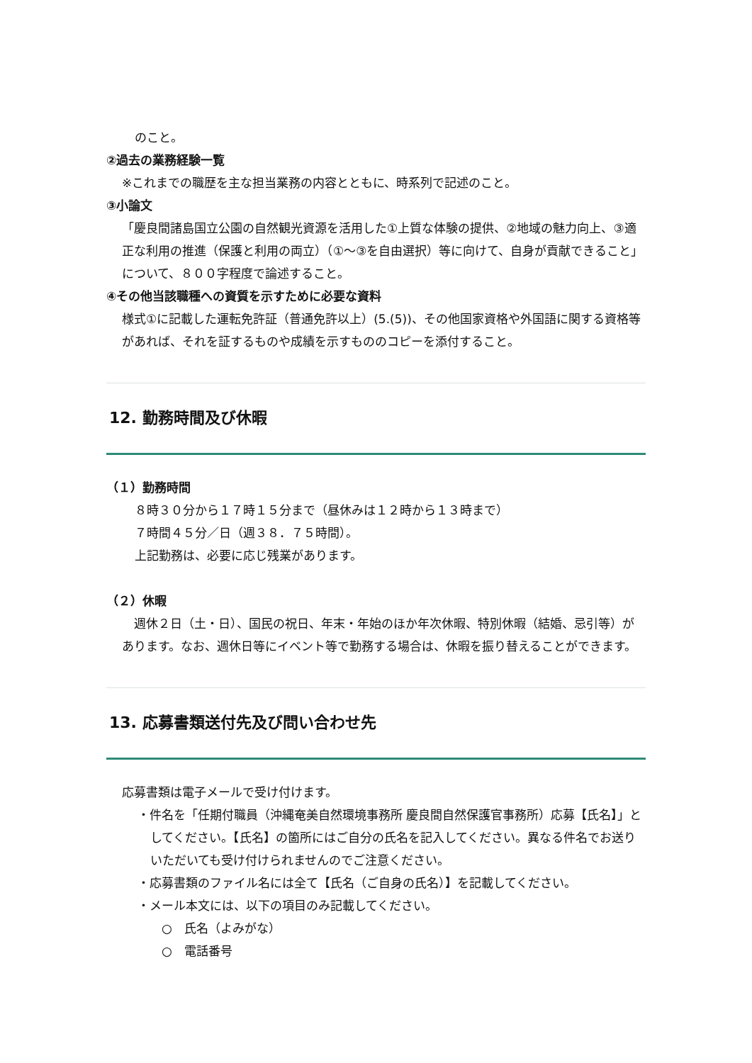のこと。
②過去の業務経験一覧
※これまでの職歴を主な担当業務の内容とともに、時系列で記述のこと。
③小論文
「慶良間諸島国立公園の自然観光資源を活用した①上質な体験の提供、②地域の魅力向上、③適正な利用の推進（保護と利用の両立）（①～③を自由選択）等に向けて、自身が貢献できること」について、８００字程度で論述すること。
④その他当該職種への資質を示すために必要な資料
様式①に記載した運転免許証（普通免許以上）(5.(5))、その他国家資格や外国語に関する資格等があれば、それを証するものや成績を示すもののコピーを添付すること。
12. 勤務時間及び休暇
（１）勤務時間
８時３０分から１７時１５分まで（昼休みは１２時から１３時まで）
７時間４５分／日（週３８．７５時間）。
上記勤務は、必要に応じ残業があります。
（２）休暇
　週休２日（土・日）、国民の祝日、年末・年始のほか年次休暇、特別休暇（結婚、忌引等）があります。なお、週休日等にイベント等で勤務する場合は、休暇を振り替えることができます。
13. 応募書類送付先及び問い合わせ先
応募書類は電子メールで受け付けます。
・件名を「任期付職員（沖縄奄美自然環境事務所 慶良間自然保護官事務所）応募【氏名】」としてください。【氏名】の箇所にはご自分の氏名を記入してください。異なる件名でお送りいただいても受け付けられませんのでご注意ください。
・応募書類のファイル名には全て【氏名（ご自身の氏名）】を記載してください。
・メール本文には、以下の項目のみ記載してください。
○　氏名（よみがな）
○　電話番号